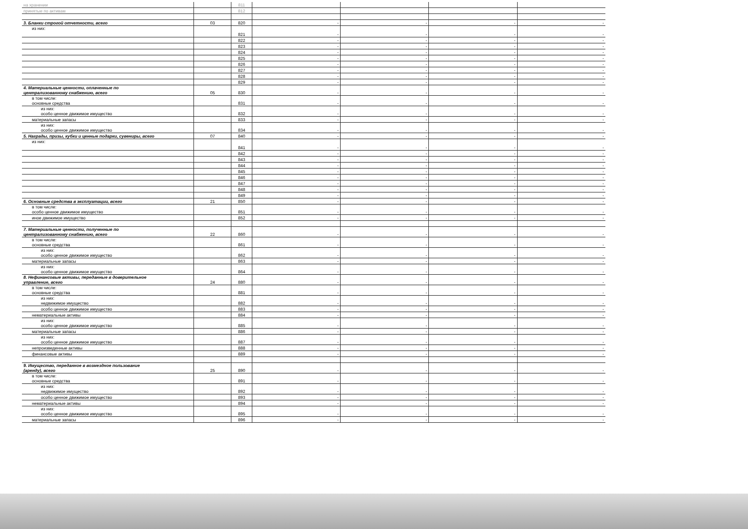| на хранении | | 811 | | | | |
| принятые по активам | | 812 | | | | |
| 3. Бланки строгой отчетности, всего | 03 | 820 | - | - | - | - |
| из них: | | 821 | - | - | - | - |
| | | 822 | - | - | - | - |
| | | 823 | - | - | - | - |
| | | 824 | - | - | - | - |
| | | 825 | - | - | - | - |
| | | 826 | - | - | - | - |
| | | 827 | - | - | - | - |
| | | 828 | - | - | - | - |
| | | 829 | - | - | - | - |
| 4. Материальные ценности, оплаченные по централизованному снабжению, всего | 05 | 830 | - | - | - | - |
| в том числе: основные средства | | 831 | - | - | - | - |
| из них: особо ценное движимое имущество | | 832 | - | - | - | - |
| материальные запасы | | 833 | - | - | - | - |
| из них: особо ценное движимое имущество | | 834 | - | - | - | - |
| 5. Награды, призы, кубки и ценные подарки, сувениры, всего | 07 | 840 | - | - | - | - |
| из них: | | 841 | - | - | - | - |
| | | 842 | - | - | - | - |
| | | 843 | - | - | - | - |
| | | 844 | - | - | - | - |
| | | 845 | - | - | - | - |
| | | 846 | - | - | - | - |
| | | 847 | - | - | - | - |
| | | 848 | - | - | - | - |
| | | 849 | - | - | - | - |
| 6. Основные средства в эксплуатации, всего | 21 | 850 | - | - | - | - |
| в том числе: особо ценное движимое имущество | | 851 | - | - | - | - |
| иное движимое имущество | | 852 | - | - | - | - |
| 7. Материальные ценности, полученные по централизованному снабжению, всего | 22 | 860 | - | - | - | - |
| в том числе: основные средства | | 861 | - | - | - | - |
| из них: особо ценное движимое имущество | | 862 | - | - | - | - |
| материальные запасы | | 863 | - | - | - | - |
| из них: особо ценное движимое имущество | | 864 | - | - | - | - |
| 8. Нефинансовые активы, переданные в доверительное управление, всего | 24 | 880 | - | - | - | - |
| в том числе: основные средства | | 881 | - | - | - | - |
| из них: недвижимое имущество | | 882 | - | - | - | - |
| особо ценное движимое имущество | | 883 | - | - | - | - |
| нематериальные активы | | 884 | - | - | - | - |
| из них: особо ценное движимое имущество | | 885 | - | - | - | - |
| материальные запасы | | 886 | - | - | - | - |
| из них: особо ценное движимое имущество | | 887 | - | - | - | - |
| непроизведенные активы | | 888 | - | - | - | - |
| финансовые активы | | 889 | - | - | - | - |
| 9. Имущество, переданное в возмездное пользование (аренду), всего | 25 | 890 | - | - | - | - |
| в том числе: основные средства | | 891 | - | - | - | - |
| из них: недвижимое имущество | | 892 | - | - | - | - |
| особо ценное движимое имущество | | 893 | - | - | - | - |
| нематериальные активы | | 894 | - | - | - | - |
| из них: особо ценное движимое имущество | | 895 | - | - | - | - |
| материальные запасы | | 896 | - | - | - | - |